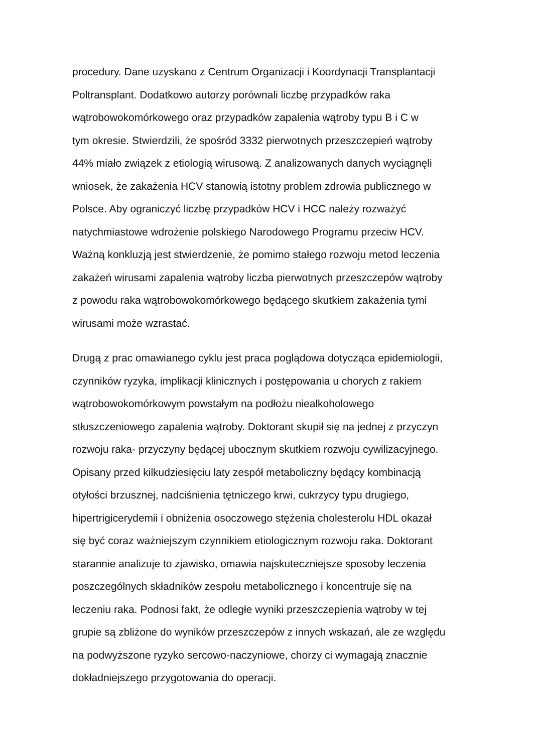procedury. Dane uzyskano z Centrum Organizacji i Koordynacji Transplantacji
Poltransplant. Dodatkowo autorzy porównali liczbę przypadków raka
wątrobowokomórkowego oraz przypadków zapalenia wątroby typu B i C w
tym okresie. Stwierdzili, że spośród 3332 pierwotnych przeszczepień wątroby
44% miało związek z etiologią wirusową. Z analizowanych danych wyciągnęli
wniosek, że zakażenia HCV stanowią istotny problem zdrowia publicznego w
Polsce. Aby ograniczyć liczbę przypadków HCV i HCC należy rozważyć
natychmiastowe wdrożenie polskiego Narodowego Programu przeciw HCV.
Ważną konkluzją jest stwierdzenie, że pomimo stałego rozwoju metod leczenia
zakażeń wirusami zapalenia wątroby liczba pierwotnych przeszczepów wątroby
z powodu raka wątrobowokomórkowego będącego skutkiem zakażenia tymi
wirusami może wzrastać.
Drugą z prac omawianego cyklu jest praca poglądowa dotycząca epidemiologii,
czynników ryzyka, implikacji klinicznych i postępowania u chorych z rakiem
wątrobowokomórkowym powstałym na podłożu niealkoholowego
stłuszczeniowego zapalenia wątroby. Doktorant skupił się na jednej z przyczyn
rozwoju raka- przyczyny będącej ubocznym skutkiem rozwoju cywilizacyjnego.
Opisany przed kilkudziesięciu laty zespół metaboliczny będący kombinacją
otyłości brzusznej, nadciśnienia tętniczego krwi, cukrzycy typu drugiego,
hipertrigicerydemii i obniżenia osoczowego stężenia cholesterolu HDL okazał
się być coraz ważniejszym czynnikiem etiologicznym rozwoju raka. Doktorant
starannie analizuje to zjawisko, omawia najskuteczniejsze sposoby leczenia
poszczególnych składników zespołu metabolicznego i koncentruje się na
leczeniu raka. Podnosi fakt, że odległe wyniki przeszczepienia wątroby w tej
grupie są zbliżone do wyników przeszczepów z innych wskazań, ale ze względu
na podwyższone ryzyko sercowo-naczyniowe, chorzy ci wymagają znacznie
dokładniejszego przygotowania do operacji.